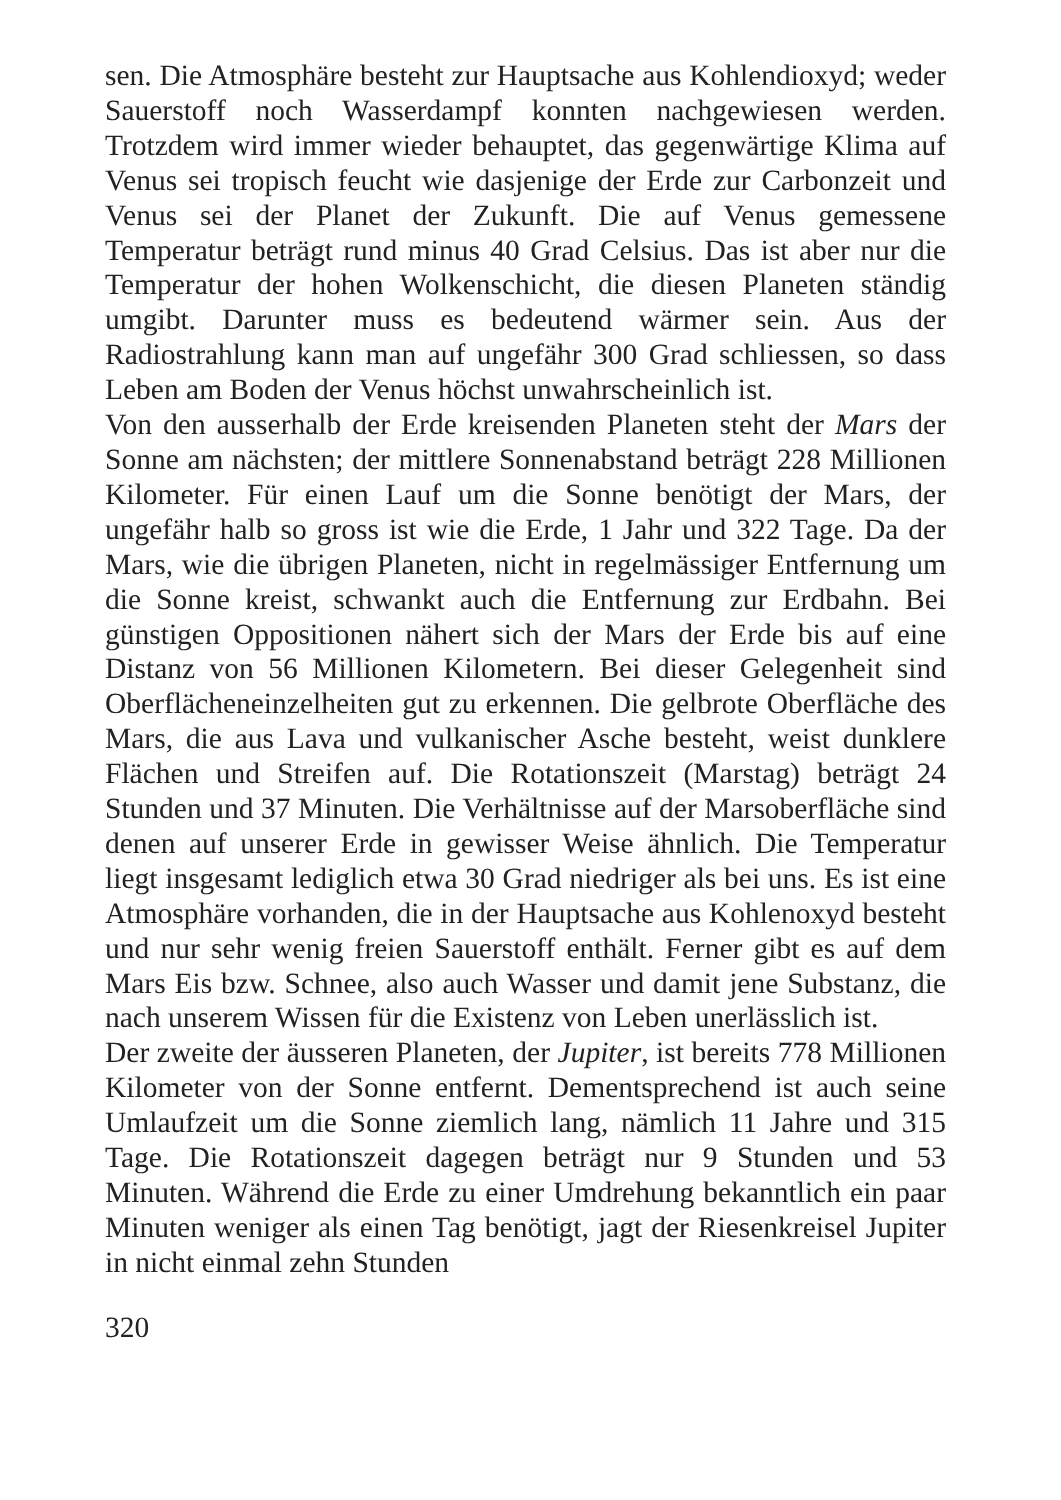sen. Die Atmosphäre besteht zur Hauptsache aus Kohlendioxyd; weder Sauerstoff noch Wasserdampf konnten nachgewiesen werden. Trotzdem wird immer wieder behauptet, das gegenwärtige Klima auf Venus sei tropisch feucht wie dasjenige der Erde zur Carbonzeit und Venus sei der Planet der Zukunft. Die auf Venus gemessene Temperatur beträgt rund minus 40 Grad Celsius. Das ist aber nur die Temperatur der hohen Wolkenschicht, die diesen Planeten ständig umgibt. Darunter muss es bedeutend wärmer sein. Aus der Radiostrahlung kann man auf ungefähr 300 Grad schliessen, so dass Leben am Boden der Venus höchst unwahrscheinlich ist.
Von den ausserhalb der Erde kreisenden Planeten steht der Mars der Sonne am nächsten; der mittlere Sonnenabstand beträgt 228 Millionen Kilometer. Für einen Lauf um die Sonne benötigt der Mars, der ungefähr halb so gross ist wie die Erde, 1 Jahr und 322 Tage. Da der Mars, wie die übrigen Planeten, nicht in regelmässiger Entfernung um die Sonne kreist, schwankt auch die Entfernung zur Erdbahn. Bei günstigen Oppositionen nähert sich der Mars der Erde bis auf eine Distanz von 56 Millionen Kilometern. Bei dieser Gelegenheit sind Oberflächeneinzelheiten gut zu erkennen. Die gelbrote Oberfläche des Mars, die aus Lava und vulkanischer Asche besteht, weist dunklere Flächen und Streifen auf. Die Rotationszeit (Marstag) beträgt 24 Stunden und 37 Minuten. Die Verhältnisse auf der Marsoberfläche sind denen auf unserer Erde in gewisser Weise ähnlich. Die Temperatur liegt insgesamt lediglich etwa 30 Grad niedriger als bei uns. Es ist eine Atmosphäre vorhanden, die in der Hauptsache aus Kohlenoxyd besteht und nur sehr wenig freien Sauerstoff enthält. Ferner gibt es auf dem Mars Eis bzw. Schnee, also auch Wasser und damit jene Substanz, die nach unserem Wissen für die Existenz von Leben unerlässlich ist.
Der zweite der äusseren Planeten, der Jupiter, ist bereits 778 Millionen Kilometer von der Sonne entfernt. Dementsprechend ist auch seine Umlaufzeit um die Sonne ziemlich lang, nämlich 11 Jahre und 315 Tage. Die Rotationszeit dagegen beträgt nur 9 Stunden und 53 Minuten. Während die Erde zu einer Umdrehung bekanntlich ein paar Minuten weniger als einen Tag benötigt, jagt der Riesenkreisel Jupiter in nicht einmal zehn Stunden
320